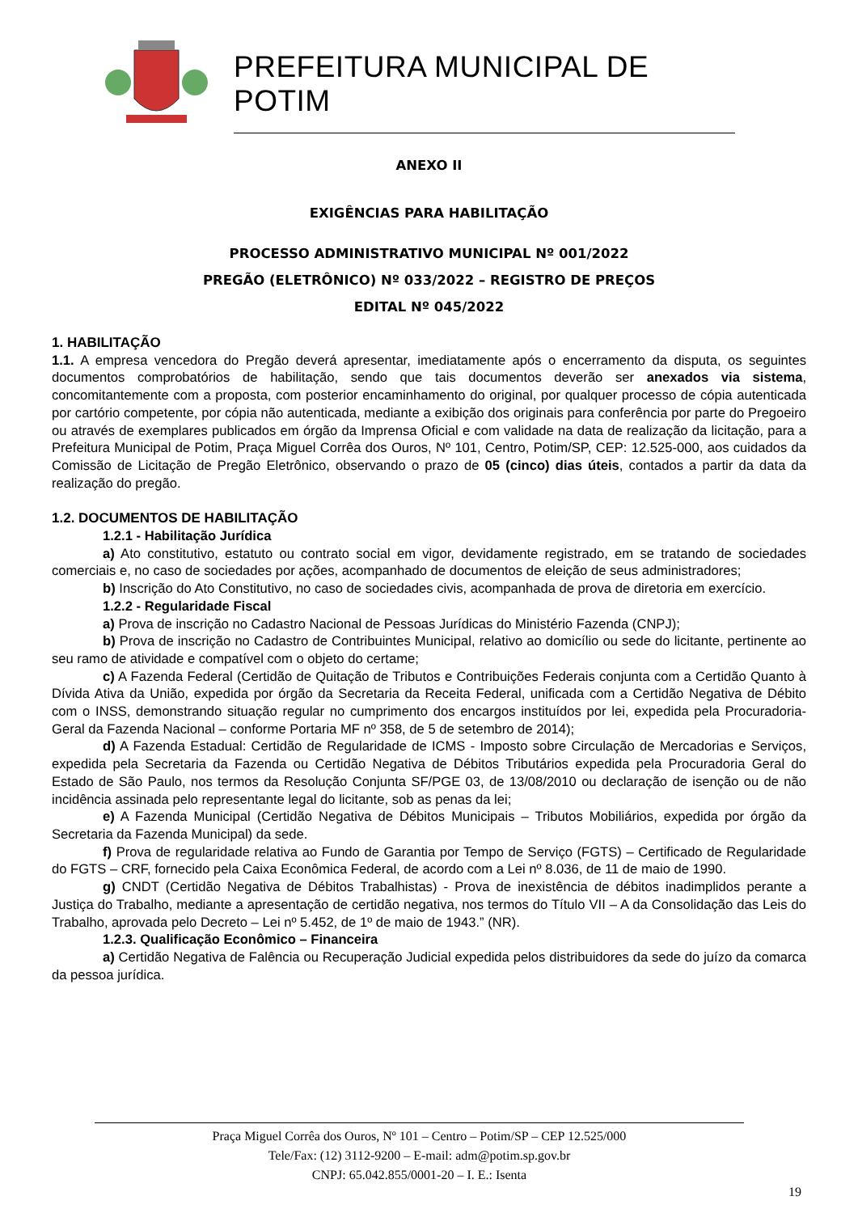PREFEITURA MUNICIPAL DE POTIM
ANEXO II
EXIGÊNCIAS PARA HABILITAÇÃO
PROCESSO ADMINISTRATIVO MUNICIPAL Nº 001/2022
PREGÃO (ELETRÔNICO) Nº 033/2022 – REGISTRO DE PREÇOS
EDITAL Nº 045/2022
1. HABILITAÇÃO
1.1. A empresa vencedora do Pregão deverá apresentar, imediatamente após o encerramento da disputa, os seguintes documentos comprobatórios de habilitação, sendo que tais documentos deverão ser anexados via sistema, concomitantemente com a proposta, com posterior encaminhamento do original, por qualquer processo de cópia autenticada por cartório competente, por cópia não autenticada, mediante a exibição dos originais para conferência por parte do Pregoeiro ou através de exemplares publicados em órgão da Imprensa Oficial e com validade na data de realização da licitação, para a Prefeitura Municipal de Potim, Praça Miguel Corrêa dos Ouros, Nº 101, Centro, Potim/SP, CEP: 12.525-000, aos cuidados da Comissão de Licitação de Pregão Eletrônico, observando o prazo de 05 (cinco) dias úteis, contados a partir da data da realização do pregão.
1.2. DOCUMENTOS DE HABILITAÇÃO
1.2.1 - Habilitação Jurídica
a) Ato constitutivo, estatuto ou contrato social em vigor, devidamente registrado, em se tratando de sociedades comerciais e, no caso de sociedades por ações, acompanhado de documentos de eleição de seus administradores;
b) Inscrição do Ato Constitutivo, no caso de sociedades civis, acompanhada de prova de diretoria em exercício.
1.2.2 - Regularidade Fiscal
a) Prova de inscrição no Cadastro Nacional de Pessoas Jurídicas do Ministério Fazenda (CNPJ);
b) Prova de inscrição no Cadastro de Contribuintes Municipal, relativo ao domicílio ou sede do licitante, pertinente ao seu ramo de atividade e compatível com o objeto do certame;
c) A Fazenda Federal (Certidão de Quitação de Tributos e Contribuições Federais conjunta com a Certidão Quanto à Dívida Ativa da União, expedida por órgão da Secretaria da Receita Federal, unificada com a Certidão Negativa de Débito com o INSS, demonstrando situação regular no cumprimento dos encargos instituídos por lei, expedida pela Procuradoria-Geral da Fazenda Nacional – conforme Portaria MF nº 358, de 5 de setembro de 2014);
d) A Fazenda Estadual: Certidão de Regularidade de ICMS - Imposto sobre Circulação de Mercadorias e Serviços, expedida pela Secretaria da Fazenda ou Certidão Negativa de Débitos Tributários expedida pela Procuradoria Geral do Estado de São Paulo, nos termos da Resolução Conjunta SF/PGE 03, de 13/08/2010 ou declaração de isenção ou de não incidência assinada pelo representante legal do licitante, sob as penas da lei;
e) A Fazenda Municipal (Certidão Negativa de Débitos Municipais – Tributos Mobiliários, expedida por órgão da Secretaria da Fazenda Municipal) da sede.
f) Prova de regularidade relativa ao Fundo de Garantia por Tempo de Serviço (FGTS) – Certificado de Regularidade do FGTS – CRF, fornecido pela Caixa Econômica Federal, de acordo com a Lei nº 8.036, de 11 de maio de 1990.
g) CNDT (Certidão Negativa de Débitos Trabalhistas) - Prova de inexistência de débitos inadimplidos perante a Justiça do Trabalho, mediante a apresentação de certidão negativa, nos termos do Título VII – A da Consolidação das Leis do Trabalho, aprovada pelo Decreto – Lei nº 5.452, de 1º de maio de 1943.” (NR).
1.2.3. Qualificação Econômico – Financeira
a) Certidão Negativa de Falência ou Recuperação Judicial expedida pelos distribuidores da sede do juízo da comarca da pessoa jurídica.
Praça Miguel Corrêa dos Ouros, Nº 101 – Centro – Potim/SP – CEP 12.525/000
Tele/Fax: (12) 3112-9200 – E-mail: adm@potim.sp.gov.br
CNPJ: 65.042.855/0001-20 – I. E.: Isenta
19